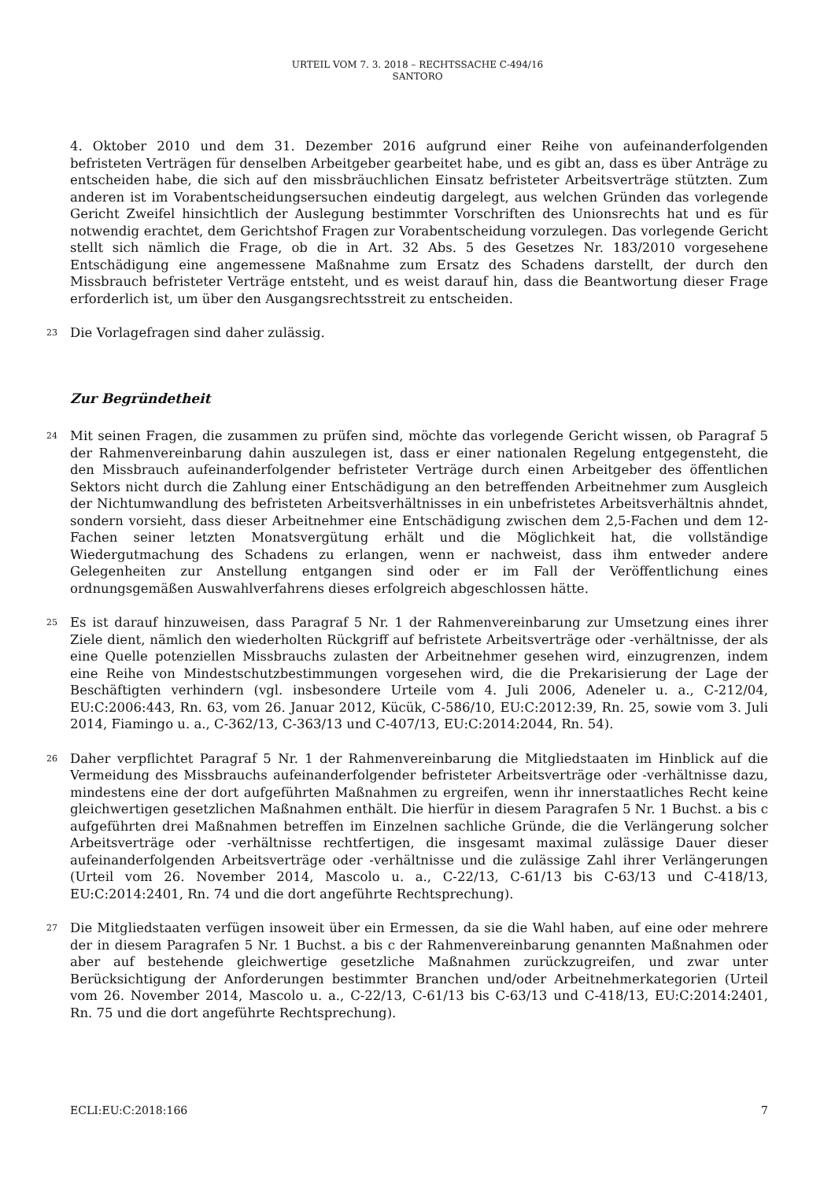URTEIL VOM 7. 3. 2018 – RECHTSSACHE C-494/16
SANTORO
4. Oktober 2010 und dem 31. Dezember 2016 aufgrund einer Reihe von aufeinanderfolgenden befristeten Verträgen für denselben Arbeitgeber gearbeitet habe, und es gibt an, dass es über Anträge zu entscheiden habe, die sich auf den missbräuchlichen Einsatz befristeter Arbeitsverträge stützten. Zum anderen ist im Vorabentscheidungsersuchen eindeutig dargelegt, aus welchen Gründen das vorlegende Gericht Zweifel hinsichtlich der Auslegung bestimmter Vorschriften des Unionsrechts hat und es für notwendig erachtet, dem Gerichtshof Fragen zur Vorabentscheidung vorzulegen. Das vorlegende Gericht stellt sich nämlich die Frage, ob die in Art. 32 Abs. 5 des Gesetzes Nr. 183/2010 vorgesehene Entschädigung eine angemessene Maßnahme zum Ersatz des Schadens darstellt, der durch den Missbrauch befristeter Verträge entsteht, und es weist darauf hin, dass die Beantwortung dieser Frage erforderlich ist, um über den Ausgangsrechtsstreit zu entscheiden.
23
Die Vorlagefragen sind daher zulässig.
Zur Begründetheit
24
Mit seinen Fragen, die zusammen zu prüfen sind, möchte das vorlegende Gericht wissen, ob Paragraf 5 der Rahmenvereinbarung dahin auszulegen ist, dass er einer nationalen Regelung entgegensteht, die den Missbrauch aufeinanderfolgender befristeter Verträge durch einen Arbeitgeber des öffentlichen Sektors nicht durch die Zahlung einer Entschädigung an den betreffenden Arbeitnehmer zum Ausgleich der Nichtumwandlung des befristeten Arbeitsverhältnisses in ein unbefristetes Arbeitsverhältnis ahndet, sondern vorsieht, dass dieser Arbeitnehmer eine Entschädigung zwischen dem 2,5-Fachen und dem 12-Fachen seiner letzten Monatsvergütung erhält und die Möglichkeit hat, die vollständige Wiedergutmachung des Schadens zu erlangen, wenn er nachweist, dass ihm entweder andere Gelegenheiten zur Anstellung entgangen sind oder er im Fall der Veröffentlichung eines ordnungsgemäßen Auswahlverfahrens dieses erfolgreich abgeschlossen hätte.
25
Es ist darauf hinzuweisen, dass Paragraf 5 Nr. 1 der Rahmenvereinbarung zur Umsetzung eines ihrer Ziele dient, nämlich den wiederholten Rückgriff auf befristete Arbeitsverträge oder -verhältnisse, der als eine Quelle potenziellen Missbrauchs zulasten der Arbeitnehmer gesehen wird, einzugrenzen, indem eine Reihe von Mindestschutzbestimmungen vorgesehen wird, die die Prekarisierung der Lage der Beschäftigten verhindern (vgl. insbesondere Urteile vom 4. Juli 2006, Adeneler u. a., C-212/04, EU:C:2006:443, Rn. 63, vom 26. Januar 2012, Kücük, C-586/10, EU:C:2012:39, Rn. 25, sowie vom 3. Juli 2014, Fiamingo u. a., C-362/13, C-363/13 und C-407/13, EU:C:2014:2044, Rn. 54).
26
Daher verpflichtet Paragraf 5 Nr. 1 der Rahmenvereinbarung die Mitgliedstaaten im Hinblick auf die Vermeidung des Missbrauchs aufeinanderfolgender befristeter Arbeitsverträge oder -verhältnisse dazu, mindestens eine der dort aufgeführten Maßnahmen zu ergreifen, wenn ihr innerstaatliches Recht keine gleichwertigen gesetzlichen Maßnahmen enthält. Die hierfür in diesem Paragrafen 5 Nr. 1 Buchst. a bis c aufgeführten drei Maßnahmen betreffen im Einzelnen sachliche Gründe, die die Verlängerung solcher Arbeitsverträge oder -verhältnisse rechtfertigen, die insgesamt maximal zulässige Dauer dieser aufeinanderfolgenden Arbeitsverträge oder -verhältnisse und die zulässige Zahl ihrer Verlängerungen (Urteil vom 26. November 2014, Mascolo u. a., C-22/13, C-61/13 bis C-63/13 und C-418/13, EU:C:2014:2401, Rn. 74 und die dort angeführte Rechtsprechung).
27
Die Mitgliedstaaten verfügen insoweit über ein Ermessen, da sie die Wahl haben, auf eine oder mehrere der in diesem Paragrafen 5 Nr. 1 Buchst. a bis c der Rahmenvereinbarung genannten Maßnahmen oder aber auf bestehende gleichwertige gesetzliche Maßnahmen zurückzugreifen, und zwar unter Berücksichtigung der Anforderungen bestimmter Branchen und/oder Arbeitnehmerkategorien (Urteil vom 26. November 2014, Mascolo u. a., C-22/13, C-61/13 bis C-63/13 und C-418/13, EU:C:2014:2401, Rn. 75 und die dort angeführte Rechtsprechung).
ECLI:EU:C:2018:166 7